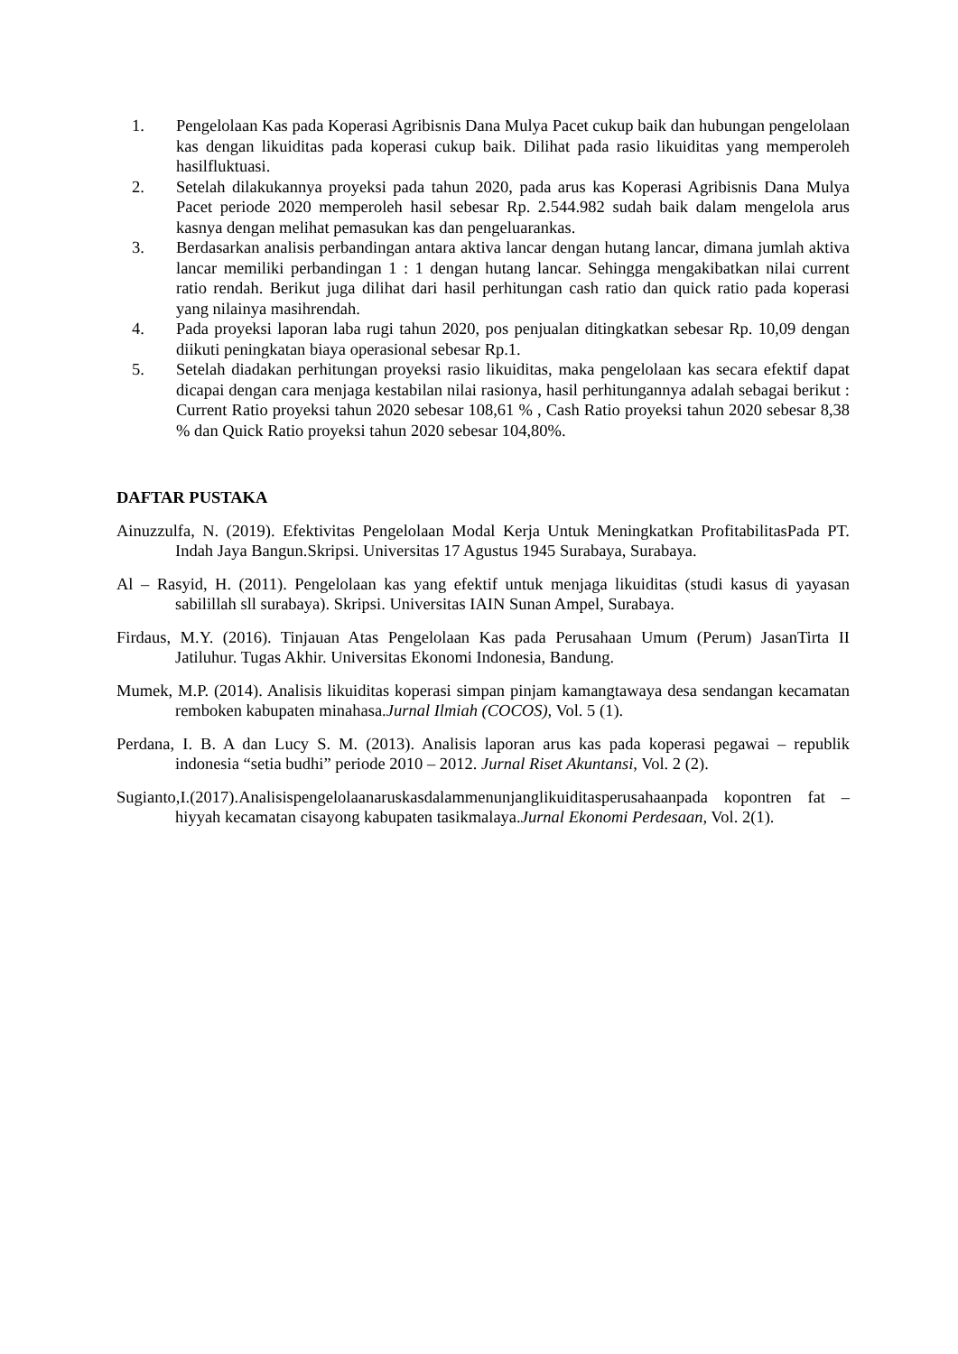1. Pengelolaan Kas pada Koperasi Agribisnis Dana Mulya Pacet cukup baik dan hubungan pengelolaan kas dengan likuiditas pada koperasi cukup baik. Dilihat pada rasio likuiditas yang memperoleh hasilfluktuasi.
2. Setelah dilakukannya proyeksi pada tahun 2020, pada arus kas Koperasi Agribisnis Dana Mulya Pacet periode 2020 memperoleh hasil sebesar Rp. 2.544.982 sudah baik dalam mengelola arus kasnya dengan melihat pemasukan kas dan pengeluarankas.
3. Berdasarkan analisis perbandingan antara aktiva lancar dengan hutang lancar, dimana jumlah aktiva lancar memiliki perbandingan 1 : 1 dengan hutang lancar. Sehingga mengakibatkan nilai current ratio rendah. Berikut juga dilihat dari hasil perhitungan cash ratio dan quick ratio pada koperasi yang nilainya masihrendah.
4. Pada proyeksi laporan laba rugi tahun 2020, pos penjualan ditingkatkan sebesar Rp. 10,09 dengan diikuti peningkatan biaya operasional sebesar Rp.1.
5. Setelah diadakan perhitungan proyeksi rasio likuiditas, maka pengelolaan kas secara efektif dapat dicapai dengan cara menjaga kestabilan nilai rasionya, hasil perhitungannya adalah sebagai berikut : Current Ratio proyeksi tahun 2020 sebesar 108,61 % , Cash Ratio proyeksi tahun 2020 sebesar 8,38 % dan Quick Ratio proyeksi tahun 2020 sebesar 104,80%.
DAFTAR PUSTAKA
Ainuzzulfa, N. (2019). Efektivitas Pengelolaan Modal Kerja Untuk Meningkatkan ProfitabilitasPada PT. Indah Jaya Bangun.Skripsi. Universitas 17 Agustus 1945 Surabaya, Surabaya.
Al – Rasyid, H. (2011). Pengelolaan kas yang efektif untuk menjaga likuiditas (studi kasus di yayasan sabilillah sll surabaya). Skripsi. Universitas IAIN Sunan Ampel, Surabaya.
Firdaus, M.Y. (2016). Tinjauan Atas Pengelolaan Kas pada Perusahaan Umum (Perum) JasanTirta II Jatiluhur. Tugas Akhir. Universitas Ekonomi Indonesia, Bandung.
Mumek, M.P. (2014). Analisis likuiditas koperasi simpan pinjam kamangtawaya desa sendangan kecamatan remboken kabupaten minahasa.Jurnal Ilmiah (COCOS), Vol. 5 (1).
Perdana, I. B. A dan Lucy S. M. (2013). Analisis laporan arus kas pada koperasi pegawai – republik indonesia “setia budhi” periode 2010 – 2012. Jurnal Riset Akuntansi, Vol. 2 (2).
Sugianto,I.(2017).Analisispengelolaanaruskasdalammenunjanglikuiditasperusahaanpada kopontren fat – hiyyah kecamatan cisayong kabupaten tasikmalaya.Jurnal Ekonomi Perdesaan, Vol. 2(1).